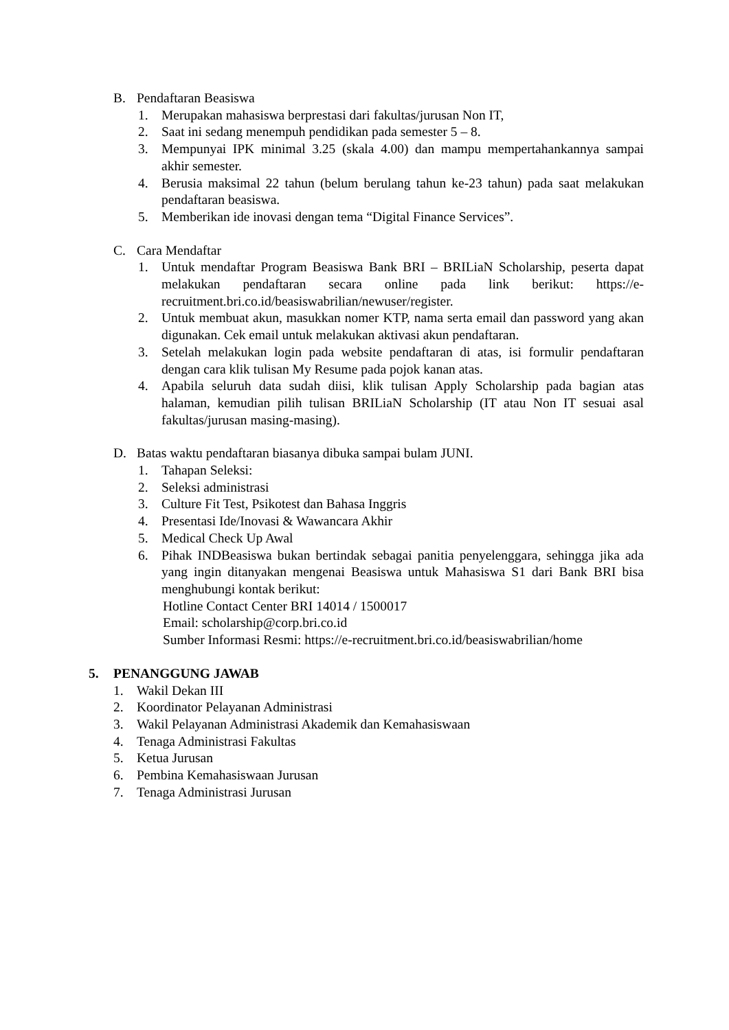B. Pendaftaran Beasiswa
1. Merupakan mahasiswa berprestasi dari fakultas/jurusan Non IT,
2. Saat ini sedang menempuh pendidikan pada semester 5 – 8.
3. Mempunyai IPK minimal 3.25 (skala 4.00) dan mampu mempertahankannya sampai akhir semester.
4. Berusia maksimal 22 tahun (belum berulang tahun ke-23 tahun) pada saat melakukan pendaftaran beasiswa.
5. Memberikan ide inovasi dengan tema “Digital Finance Services”.
C. Cara Mendaftar
1. Untuk mendaftar Program Beasiswa Bank BRI – BRILiaN Scholarship, peserta dapat melakukan pendaftaran secara online pada link berikut: https://e-recruitment.bri.co.id/beasiswabrilian/newuser/register.
2. Untuk membuat akun, masukkan nomer KTP, nama serta email dan password yang akan digunakan. Cek email untuk melakukan aktivasi akun pendaftaran.
3. Setelah melakukan login pada website pendaftaran di atas, isi formulir pendaftaran dengan cara klik tulisan My Resume pada pojok kanan atas.
4. Apabila seluruh data sudah diisi, klik tulisan Apply Scholarship pada bagian atas halaman, kemudian pilih tulisan BRILiaN Scholarship (IT atau Non IT sesuai asal fakultas/jurusan masing-masing).
D. Batas waktu pendaftaran biasanya dibuka sampai bulam JUNI.
1. Tahapan Seleksi:
2. Seleksi administrasi
3. Culture Fit Test, Psikotest dan Bahasa Inggris
4. Presentasi Ide/Inovasi & Wawancara Akhir
5. Medical Check Up Awal
6. Pihak INDBeasiswa bukan bertindak sebagai panitia penyelenggara, sehingga jika ada yang ingin ditanyakan mengenai Beasiswa untuk Mahasiswa S1 dari Bank BRI bisa menghubungi kontak berikut:
Hotline Contact Center BRI 14014 / 1500017
Email: scholarship@corp.bri.co.id
Sumber Informasi Resmi: https://e-recruitment.bri.co.id/beasiswabrilian/home
5. PENANGGUNG JAWAB
1. Wakil Dekan III
2. Koordinator Pelayanan Administrasi
3. Wakil Pelayanan Administrasi Akademik dan Kemahasiswaan
4. Tenaga Administrasi Fakultas
5. Ketua Jurusan
6. Pembina Kemahasiswaan Jurusan
7. Tenaga Administrasi Jurusan